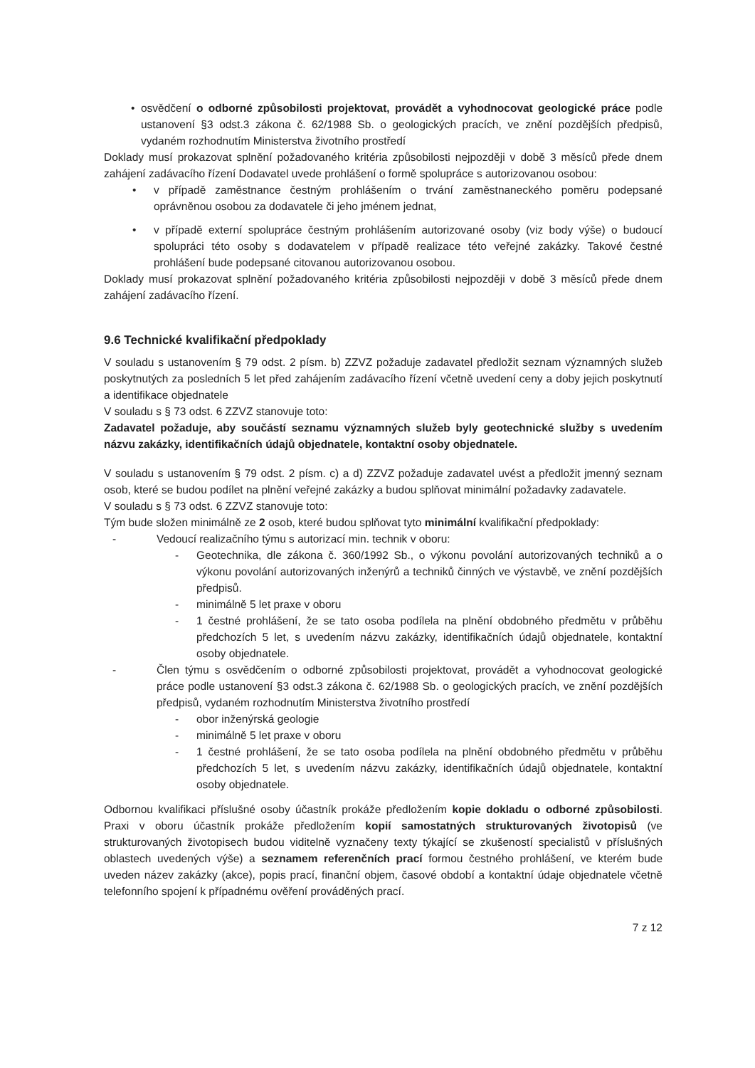• osvědčení o odborné způsobilosti projektovat, provádět a vyhodnocovat geologické práce podle ustanovení §3 odst.3 zákona č. 62/1988 Sb. o geologických pracích, ve znění pozdějších předpisů, vydaném rozhodnutím Ministerstva životního prostředí
Doklady musí prokazovat splnění požadovaného kritéria způsobilosti nejpozději v době 3 měsíců přede dnem zahájení zadávacího řízení Dodavatel uvede prohlášení o formě spolupráce s autorizovanou osobou:
• v případě zaměstnance čestným prohlášením o trvání zaměstnaneckého poměru podepsané oprávněnou osobou za dodavatele či jeho jménem jednat,
• v případě externí spolupráce čestným prohlášením autorizované osoby (viz body výše) o budoucí spolupráci této osoby s dodavatelem v případě realizace této veřejné zakázky. Takové čestné prohlášení bude podepsané citovanou autorizovanou osobou.
Doklady musí prokazovat splnění požadovaného kritéria způsobilosti nejpozději v době 3 měsíců přede dnem zahájení zadávacího řízení.
9.6 Technické kvalifikační předpoklady
V souladu s ustanovením § 79 odst. 2 písm. b) ZZVZ požaduje zadavatel předložit seznam významných služeb poskytnutých za posledních 5 let před zahájením zadávacího řízení včetně uvedení ceny a doby jejich poskytnutí a identifikace objednatele
V souladu s § 73 odst. 6 ZZVZ stanovuje toto:
Zadavatel požaduje, aby součástí seznamu významných služeb byly geotechnické služby s uvedením názvu zakázky, identifikačních údajů objednatele, kontaktní osoby objednatele.
V souladu s ustanovením § 79 odst. 2 písm. c) a d) ZZVZ požaduje zadavatel uvést a předložit jmenný seznam osob, které se budou podílet na plnění veřejné zakázky a budou splňovat minimální požadavky zadavatele.
V souladu s § 73 odst. 6 ZZVZ stanovuje toto:
Tým bude složen minimálně ze 2 osob, které budou splňovat tyto minimální kvalifikační předpoklady:
- Vedoucí realizačního týmu s autorizací min. technik v oboru:
- Geotechnika, dle zákona č. 360/1992 Sb., o výkonu povolání autorizovaných techniků a o výkonu povolání autorizovaných inženýrů a techniků činných ve výstavbě, ve znění pozdějších předpisů.
- minimálně 5 let praxe v oboru
- 1 čestné prohlášení, že se tato osoba podílela na plnění obdobného předmětu v průběhu předchozích 5 let, s uvedením názvu zakázky, identifikačních údajů objednatele, kontaktní osoby objednatele.
- Člen týmu s osvědčením o odborné způsobilosti projektovat, provádět a vyhodnocovat geologické práce podle ustanovení §3 odst.3 zákona č. 62/1988 Sb. o geologických pracích, ve znění pozdějších předpisů, vydaném rozhodnutím Ministerstva životního prostředí
- obor inženýrská geologie
- minimálně 5 let praxe v oboru
- 1 čestné prohlášení, že se tato osoba podílela na plnění obdobného předmětu v průběhu předchozích 5 let, s uvedením názvu zakázky, identifikačních údajů objednatele, kontaktní osoby objednatele.
Odbornou kvalifikaci příslušné osoby účastník prokáže předložením kopie dokladu o odborné způsobilosti. Praxi v oboru účastník prokáže předložením kopií samostatných strukturovaných životopisů (ve strukturovaných životopisech budou viditelně vyznačeny texty týkající se zkušeností specialistů v příslušných oblastech uvedených výše) a seznamem referenčních prací formou čestného prohlášení, ve kterém bude uveden název zakázky (akce), popis prací, finanční objem, časové období a kontaktní údaje objednatele včetně telefonního spojení k případnému ověření prováděných prací.
7 z 12